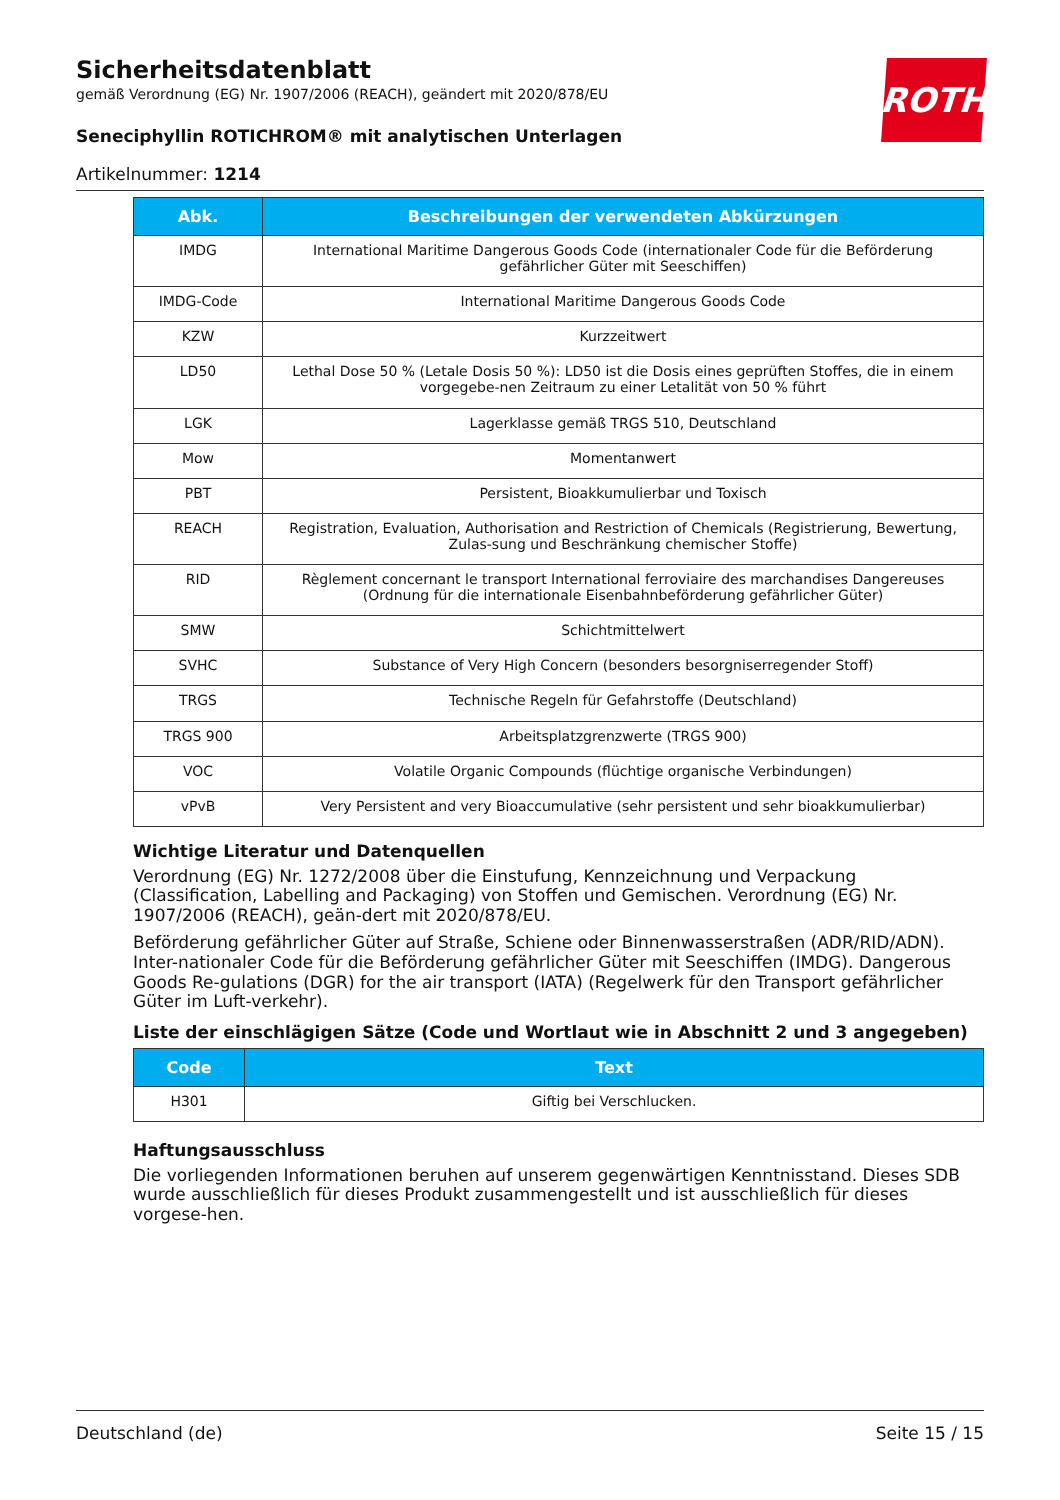ROTH
Sicherheitsdatenblatt
gemäß Verordnung (EG) Nr. 1907/2006 (REACH), geändert mit 2020/878/EU
Seneciphyllin ROTICHROM® mit analytischen Unterlagen
Artikelnummer: 1214
| Abk. | Beschreibungen der verwendeten Abkürzungen |
| --- | --- |
| IMDG | International Maritime Dangerous Goods Code (internationaler Code für die Beförderung gefährlicher Güter mit Seeschiffen) |
| IMDG-Code | International Maritime Dangerous Goods Code |
| KZW | Kurzzeitwert |
| LD50 | Lethal Dose 50 % (Letale Dosis 50 %): LD50 ist die Dosis eines geprüften Stoffes, die in einem vorgegebe-nen Zeitraum zu einer Letalität von 50 % führt |
| LGK | Lagerklasse gemäß TRGS 510, Deutschland |
| Mow | Momentanwert |
| PBT | Persistent, Bioakkumulierbar und Toxisch |
| REACH | Registration, Evaluation, Authorisation and Restriction of Chemicals (Registrierung, Bewertung, Zulas-sung und Beschränkung chemischer Stoffe) |
| RID | Règlement concernant le transport International ferroviaire des marchandises Dangereuses (Ordnung für die internationale Eisenbahnbeförderung gefährlicher Güter) |
| SMW | Schichtmittelwert |
| SVHC | Substance of Very High Concern (besonders besorgniserregender Stoff) |
| TRGS | Technische Regeln für Gefahrstoffe (Deutschland) |
| TRGS 900 | Arbeitsplatzgrenzwerte (TRGS 900) |
| VOC | Volatile Organic Compounds (flüchtige organische Verbindungen) |
| vPvB | Very Persistent and very Bioaccumulative (sehr persistent und sehr bioakkumulierbar) |
Wichtige Literatur und Datenquellen
Verordnung (EG) Nr. 1272/2008 über die Einstufung, Kennzeichnung und Verpackung (Classification, Labelling and Packaging) von Stoffen und Gemischen. Verordnung (EG) Nr. 1907/2006 (REACH), geän-dert mit 2020/878/EU.
Beförderung gefährlicher Güter auf Straße, Schiene oder Binnenwasserstraßen (ADR/RID/ADN). Inter-nationaler Code für die Beförderung gefährlicher Güter mit Seeschiffen (IMDG). Dangerous Goods Re-gulations (DGR) for the air transport (IATA) (Regelwerk für den Transport gefährlicher Güter im Luft-verkehr).
Liste der einschlägigen Sätze (Code und Wortlaut wie in Abschnitt 2 und 3 angegeben)
| Code | Text |
| --- | --- |
| H301 | Giftig bei Verschlucken. |
Haftungsausschluss
Die vorliegenden Informationen beruhen auf unserem gegenwärtigen Kenntnisstand. Dieses SDB wurde ausschließlich für dieses Produkt zusammengestellt und ist ausschließlich für dieses vorgese-hen.
Deutschland (de) Seite 15 / 15